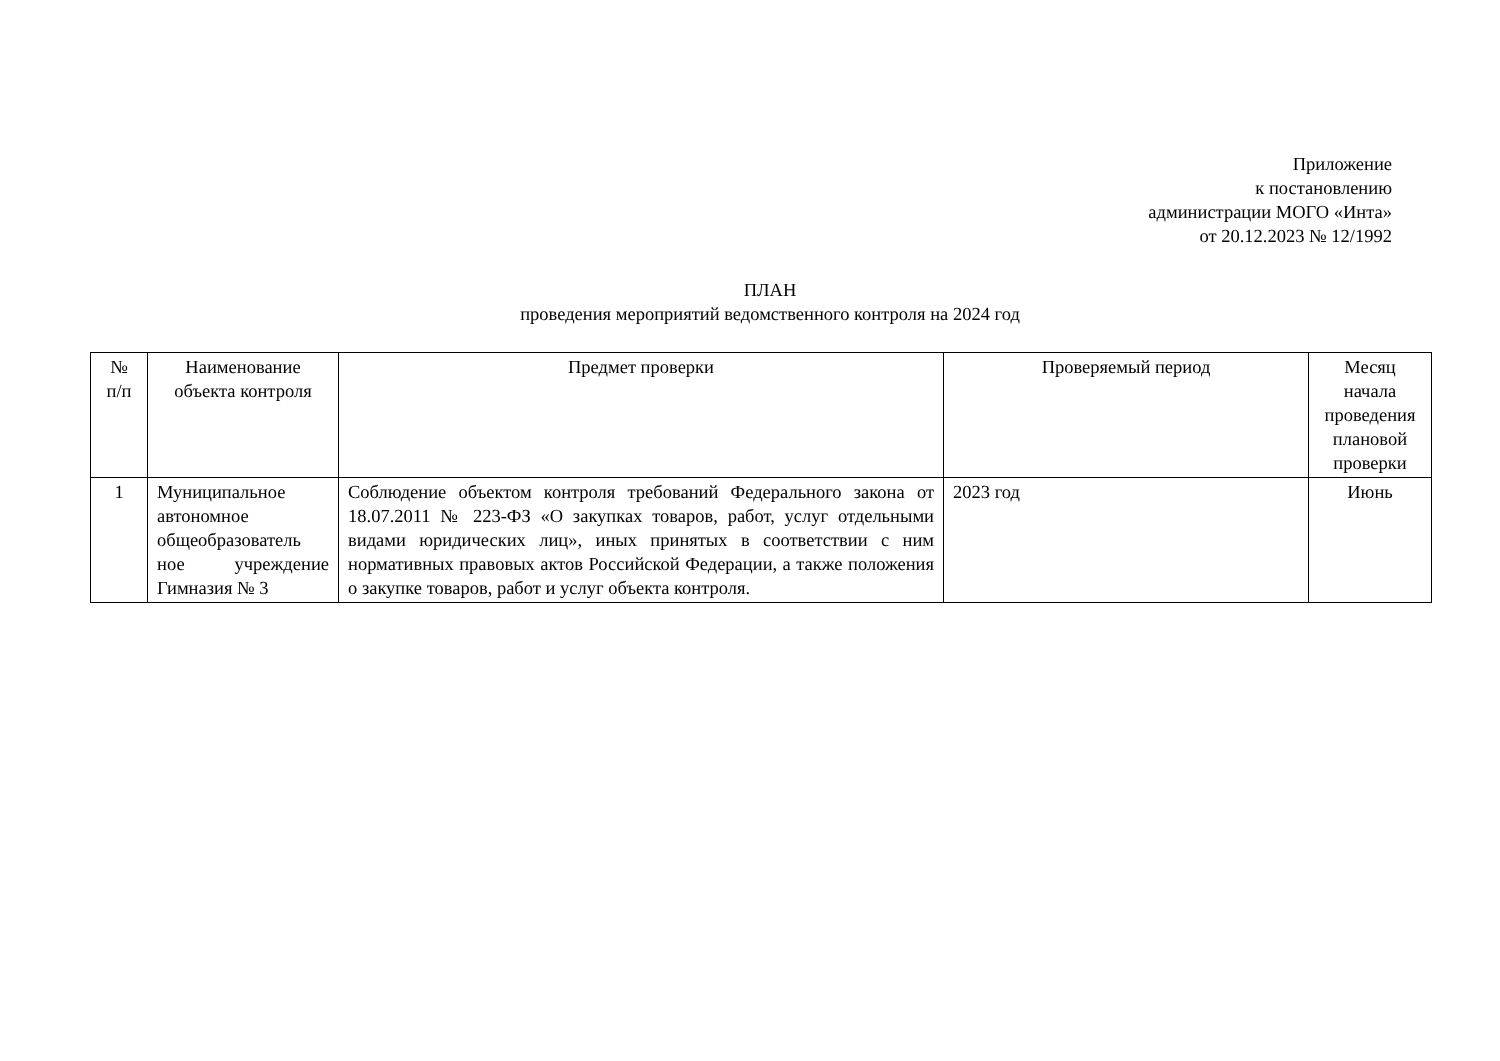Приложение
к постановлению
администрации МОГО «Инта»
от 20.12.2023 № 12/1992
ПЛАН
проведения мероприятий ведомственного контроля на 2024 год
| № п/п | Наименование объекта контроля | Предмет проверки | Проверяемый период | Месяц начала проведения плановой проверки |
| --- | --- | --- | --- | --- |
| 1 | Муниципальное автономное общеобразователь ное учреждение Гимназия № 3 | Соблюдение объектом контроля требований Федерального закона от 18.07.2011 № 223-ФЗ «О закупках товаров, работ, услуг отдельными видами юридических лиц», иных принятых в соответствии с ним нормативных правовых актов Российской Федерации, а также положения о закупке товаров, работ и услуг объекта контроля. | 2023 год | Июнь |